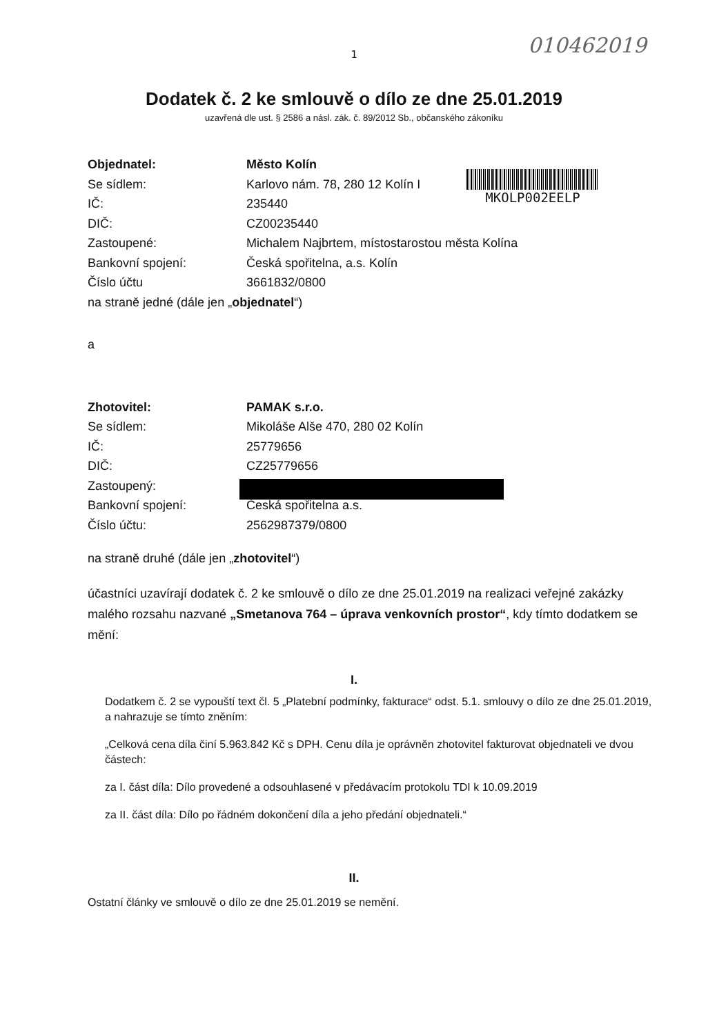010462019
1
Dodatek č. 2 ke smlouvě o dílo ze dne 25.01.2019
uzavřená dle ust. § 2586 a násl. zák. č. 89/2012 Sb., občanského zákoníku
MKOLP002EELP
Objednatel: Město Kolín
Se sídlem: Karlovo nám. 78, 280 12 Kolín I
IČ: 235440
DIČ: CZ00235440
Zastoupené: Michalem Najbrtem, místostarostou města Kolína
Bankovní spojení: Česká spořitelna, a.s. Kolín
Číslo účtu 3661832/0800
na straně jedné (dále jen „objednatel“)
a
Zhotovitel: PAMAK s.r.o.
Se sídlem: Mikoláše Alše 470, 280 02 Kolín
IČ: 25779656
DIČ: CZ25779656
Zastoupený:
Bankovní spojení: Česká spořitelna a.s.
Číslo účtu: 2562987379/0800
na straně druhé (dále jen „zhotovitel“)
účastníci uzavírají dodatek č. 2 ke smlouvě o dílo ze dne 25.01.2019 na realizaci veřejné zakázky malého rozsahu nazvané „Smetanova 764 – úprava venkovních prostor“, kdy tímto dodatkem se mění:
I.
Dodatkem č. 2 se vypouští text čl. 5 „Platební podmínky, fakturace“ odst. 5.1. smlouvy o dílo ze dne 25.01.2019, a nahrazuje se tímto zněním:
„Celková cena díla činí 5.963.842 Kč s DPH. Cenu díla je oprávněn zhotovitel fakturovat objednateli ve dvou částech:
za I. část díla: Dílo provedené a odsouhlasené v předávacím protokolu TDI k 10.09.2019
za II. část díla: Dílo po řádném dokončení díla a jeho předání objednateli.“
II.
Ostatní články ve smlouvě o dílo ze dne 25.01.2019 se nemění.